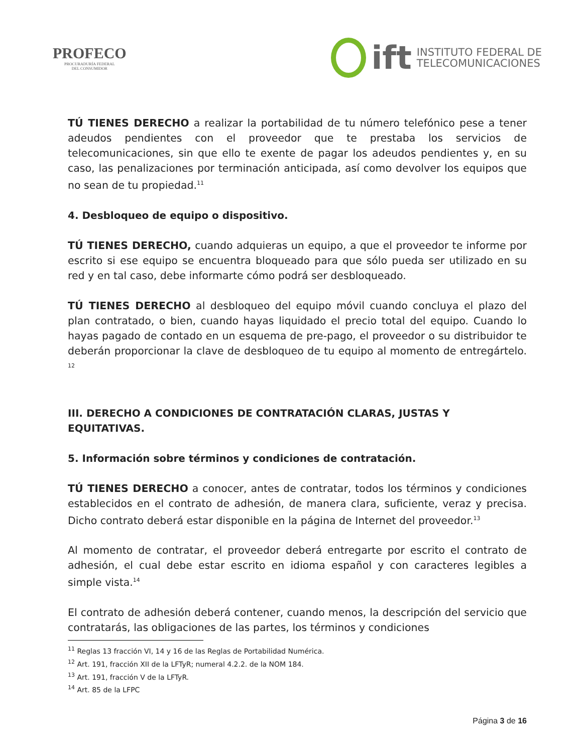PROFECO
PROCURADURÍA FEDERAL
DEL CONSUMIDOR
ift
INSTITUTO FEDERAL DE
TELECOMUNICACIONES
TÚ TIENES DERECHO a realizar la portabilidad de tu número telefónico pese a tener adeudos pendientes con el proveedor que te prestaba los servicios de telecomunicaciones, sin que ello te exente de pagar los adeudos pendientes y, en su caso, las penalizaciones por terminación anticipada, así como devolver los equipos que no sean de tu propiedad.<sup>11</sup>
4. Desbloqueo de equipo o dispositivo.
TÚ TIENES DERECHO, cuando adquieras un equipo, a que el proveedor te informe por escrito si ese equipo se encuentra bloqueado para que sólo pueda ser utilizado en su red y en tal caso, debe informarte cómo podrá ser desbloqueado.
TÚ TIENES DERECHO al desbloqueo del equipo móvil cuando concluya el plazo del plan contratado, o bien, cuando hayas liquidado el precio total del equipo. Cuando lo hayas pagado de contado en un esquema de pre-pago, el proveedor o su distribuidor te deberán proporcionar la clave de desbloqueo de tu equipo al momento de entregártelo. <sup>12</sup>
III. DERECHO A CONDICIONES DE CONTRATACIÓN CLARAS, JUSTAS Y EQUITATIVAS.
5. Información sobre términos y condiciones de contratación.
TÚ TIENES DERECHO a conocer, antes de contratar, todos los términos y condiciones establecidos en el contrato de adhesión, de manera clara, suficiente, veraz y precisa. Dicho contrato deberá estar disponible en la página de Internet del proveedor.<sup>13</sup>
Al momento de contratar, el proveedor deberá entregarte por escrito el contrato de adhesión, el cual debe estar escrito en idioma español y con caracteres legibles a simple vista.<sup>14</sup>
El contrato de adhesión deberá contener, cuando menos, la descripción del servicio que contratarás, las obligaciones de las partes, los términos y condiciones
<sup>11</sup> Reglas 13 fracción VI, 14 y 16 de las Reglas de Portabilidad Numérica.
<sup>12</sup> Art. 191, fracción XII de la LFTyR; numeral 4.2.2. de la NOM 184.
<sup>13</sup> Art. 191, fracción V de la LFTyR.
<sup>14</sup> Art. 85 de la LFPC
Página 3 de 16